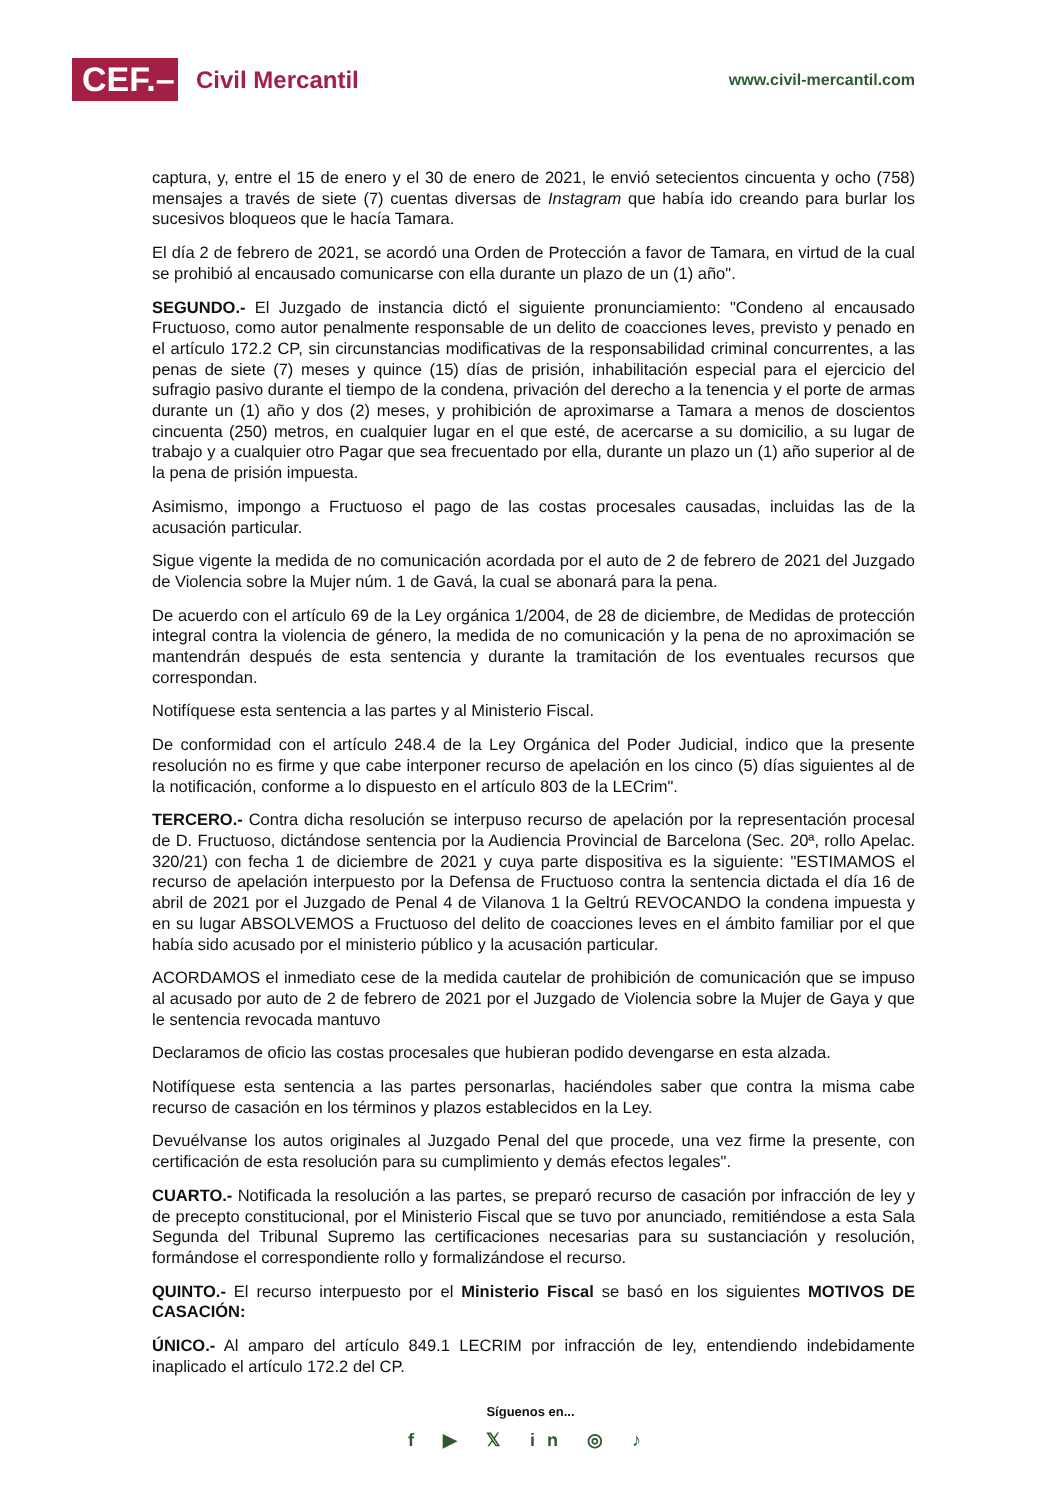CEF.–
Civil Mercantil
www.civil-mercantil.com
captura, y, entre el 15 de enero y el 30 de enero de 2021, le envió setecientos cincuenta y ocho (758) mensajes a través de siete (7) cuentas diversas de Instagram que había ido creando para burlar los sucesivos bloqueos que le hacía Tamara.
El día 2 de febrero de 2021, se acordó una Orden de Protección a favor de Tamara, en virtud de la cual se prohibió al encausado comunicarse con ella durante un plazo de un (1) año".
SEGUNDO.- El Juzgado de instancia dictó el siguiente pronunciamiento: "Condeno al encausado Fructuoso, como autor penalmente responsable de un delito de coacciones leves, previsto y penado en el artículo 172.2 CP, sin circunstancias modificativas de la responsabilidad criminal concurrentes, a las penas de siete (7) meses y quince (15) días de prisión, inhabilitación especial para el ejercicio del sufragio pasivo durante el tiempo de la condena, privación del derecho a la tenencia y el porte de armas durante un (1) año y dos (2) meses, y prohibición de aproximarse a Tamara a menos de doscientos cincuenta (250) metros, en cualquier lugar en el que esté, de acercarse a su domicilio, a su lugar de trabajo y a cualquier otro Pagar que sea frecuentado por ella, durante un plazo un (1) año superior al de la pena de prisión impuesta.
Asimismo, impongo a Fructuoso el pago de las costas procesales causadas, incluidas las de la acusación particular.
Sigue vigente la medida de no comunicación acordada por el auto de 2 de febrero de 2021 del Juzgado de Violencia sobre la Mujer núm. 1 de Gavá, la cual se abonará para la pena.
De acuerdo con el artículo 69 de la Ley orgánica 1/2004, de 28 de diciembre, de Medidas de protección integral contra la violencia de género, la medida de no comunicación y la pena de no aproximación se mantendrán después de esta sentencia y durante la tramitación de los eventuales recursos que correspondan.
Notifíquese esta sentencia a las partes y al Ministerio Fiscal.
De conformidad con el artículo 248.4 de la Ley Orgánica del Poder Judicial, indico que la presente resolución no es firme y que cabe interponer recurso de apelación en los cinco (5) días siguientes al de la notificación, conforme a lo dispuesto en el artículo 803 de la LECrim".
TERCERO.- Contra dicha resolución se interpuso recurso de apelación por la representación procesal de D. Fructuoso, dictándose sentencia por la Audiencia Provincial de Barcelona (Sec. 20ª, rollo Apelac. 320/21) con fecha 1 de diciembre de 2021 y cuya parte dispositiva es la siguiente: "ESTIMAMOS el recurso de apelación interpuesto por la Defensa de Fructuoso contra la sentencia dictada el día 16 de abril de 2021 por el Juzgado de Penal 4 de Vilanova 1 la Geltrú REVOCANDO la condena impuesta y en su lugar ABSOLVEMOS a Fructuoso del delito de coacciones leves en el ámbito familiar por el que había sido acusado por el ministerio público y la acusación particular.
ACORDAMOS el inmediato cese de la medida cautelar de prohibición de comunicación que se impuso al acusado por auto de 2 de febrero de 2021 por el Juzgado de Violencia sobre la Mujer de Gaya y que le sentencia revocada mantuvo
Declaramos de oficio las costas procesales que hubieran podido devengarse en esta alzada.
Notifíquese esta sentencia a las partes personarlas, haciéndoles saber que contra la misma cabe recurso de casación en los términos y plazos establecidos en la Ley.
Devuélvanse los autos originales al Juzgado Penal del que procede, una vez firme la presente, con certificación de esta resolución para su cumplimiento y demás efectos legales".
CUARTO.- Notificada la resolución a las partes, se preparó recurso de casación por infracción de ley y de precepto constitucional, por el Ministerio Fiscal que se tuvo por anunciado, remitiéndose a esta Sala Segunda del Tribunal Supremo las certificaciones necesarias para su sustanciación y resolución, formándose el correspondiente rollo y formalizándose el recurso.
QUINTO.- El recurso interpuesto por el Ministerio Fiscal se basó en los siguientes MOTIVOS DE CASACIÓN:
ÚNICO.- Al amparo del artículo 849.1 LECRIM por infracción de ley, entendiendo indebidamente inaplicado el artículo 172.2 del CP.
Síguenos en...
f ▶ 𝕏 in ◎ ♪